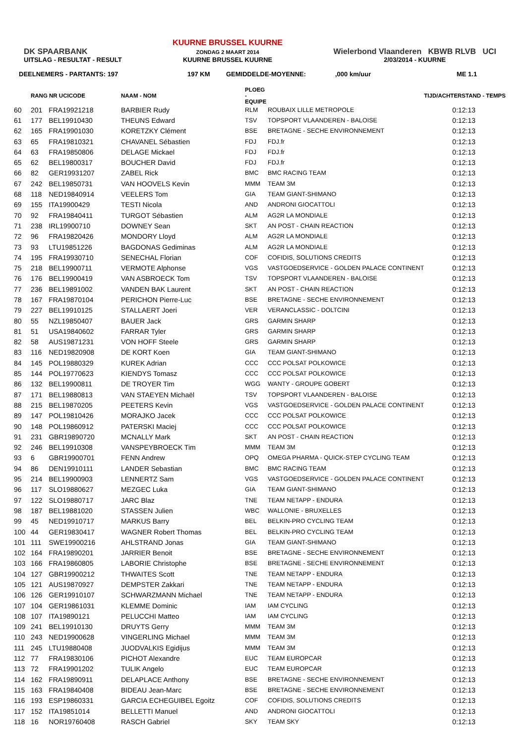DK SPAARBANK
UITSLAG - RESULTAT - RESULT
KUURNE BRUSSEL KUURNE
ZONDAG 2 MAART 2014
KUURNE BRUSSEL KUURNE
Wielerbond Vlaanderen KBWB RLVB UCI
2/03/2014 - KUURNE
DEELNEMERS - PARTANTS: 197 197 KM GEMIDDELDE-MOYENNE:,000 km/uur ME 1.1
| | RANG NR UCICODE | | NAAM - NOM | PLOEG - EQUIPE | | TIJD/ACHTERSTAND - TEMPS |
| --- | --- | --- | --- | --- | --- | --- |
| 60 | 201 | FRA19921218 | BARBIER Rudy | RLM | ROUBAIX LILLE METROPOLE | 0:12:13 |
| 61 | 177 | BEL19910430 | THEUNS Edward | TSV | TOPSPORT VLAANDEREN - BALOISE | 0:12:13 |
| 62 | 165 | FRA19901030 | KORETZKY Clément | BSE | BRETAGNE - SECHE ENVIRONNEMENT | 0:12:13 |
| 63 | 65 | FRA19810321 | CHAVANEL Sébastien | FDJ | FDJ.fr | 0:12:13 |
| 64 | 63 | FRA19850806 | DELAGE Mickael | FDJ | FDJ.fr | 0:12:13 |
| 65 | 62 | BEL19800317 | BOUCHER David | FDJ | FDJ.fr | 0:12:13 |
| 66 | 82 | GER19931207 | ZABEL Rick | BMC | BMC RACING TEAM | 0:12:13 |
| 67 | 242 | BEL19850731 | VAN HOOVELS Kevin | MMM | TEAM 3M | 0:12:13 |
| 68 | 118 | NED19840914 | VEELERS Tom | GIA | TEAM GIANT-SHIMANO | 0:12:13 |
| 69 | 155 | ITA19900429 | TESTI Nicola | AND | ANDRONI GIOCATTOLI | 0:12:13 |
| 70 | 92 | FRA19840411 | TURGOT Sébastien | ALM | AG2R LA MONDIALE | 0:12:13 |
| 71 | 238 | IRL19900710 | DOWNEY Sean | SKT | AN POST - CHAIN REACTION | 0:12:13 |
| 72 | 96 | FRA19820426 | MONDORY Lloyd | ALM | AG2R LA MONDIALE | 0:12:13 |
| 73 | 93 | LTU19851226 | BAGDONAS Gediminas | ALM | AG2R LA MONDIALE | 0:12:13 |
| 74 | 195 | FRA19930710 | SENECHAL Florian | COF | COFIDIS, SOLUTIONS CREDITS | 0:12:13 |
| 75 | 218 | BEL19900711 | VERMOTE Alphonse | VGS | VASTGOEDSERVICE - GOLDEN PALACE CONTINENT | 0:12:13 |
| 76 | 176 | BEL19900419 | VAN ASBROECK Tom | TSV | TOPSPORT VLAANDEREN - BALOISE | 0:12:13 |
| 77 | 236 | BEL19891002 | VANDEN BAK Laurent | SKT | AN POST - CHAIN REACTION | 0:12:13 |
| 78 | 167 | FRA19870104 | PERICHON Pierre-Luc | BSE | BRETAGNE - SECHE ENVIRONNEMENT | 0:12:13 |
| 79 | 227 | BEL19910125 | STALLAERT Joeri | VER | VERANCLASSIC - DOLTCINI | 0:12:13 |
| 80 | 55 | NZL19850407 | BAUER Jack | GRS | GARMIN SHARP | 0:12:13 |
| 81 | 51 | USA19840602 | FARRAR Tyler | GRS | GARMIN SHARP | 0:12:13 |
| 82 | 58 | AUS19871231 | VON HOFF Steele | GRS | GARMIN SHARP | 0:12:13 |
| 83 | 116 | NED19820908 | DE KORT Koen | GIA | TEAM GIANT-SHIMANO | 0:12:13 |
| 84 | 145 | POL19880329 | KUREK Adrian | CCC | CCC POLSAT POLKOWICE | 0:12:13 |
| 85 | 144 | POL19770623 | KIENDYS Tomasz | CCC | CCC POLSAT POLKOWICE | 0:12:13 |
| 86 | 132 | BEL19900811 | DE TROYER Tim | WGG | WANTY - GROUPE GOBERT | 0:12:13 |
| 87 | 171 | BEL19880813 | VAN STAEYEN Michaël | TSV | TOPSPORT VLAANDEREN - BALOISE | 0:12:13 |
| 88 | 215 | BEL19870205 | PEETERS Kevin | VGS | VASTGOEDSERVICE - GOLDEN PALACE CONTINENT | 0:12:13 |
| 89 | 147 | POL19810426 | MORAJKO Jacek | CCC | CCC POLSAT POLKOWICE | 0:12:13 |
| 90 | 148 | POL19860912 | PATERSKI Maciej | CCC | CCC POLSAT POLKOWICE | 0:12:13 |
| 91 | 231 | GBR19890720 | MCNALLY Mark | SKT | AN POST - CHAIN REACTION | 0:12:13 |
| 92 | 246 | BEL19910308 | VANSPEYBROECK Tim | MMM | TEAM 3M | 0:12:13 |
| 93 | 6 | GBR19900701 | FENN Andrew | OPQ | OMEGA PHARMA - QUICK-STEP CYCLING TEAM | 0:12:13 |
| 94 | 86 | DEN19910111 | LANDER Sebastian | BMC | BMC RACING TEAM | 0:12:13 |
| 95 | 214 | BEL19900903 | LENNERTZ Sam | VGS | VASTGOEDSERVICE - GOLDEN PALACE CONTINENT | 0:12:13 |
| 96 | 117 | SLO19880627 | MEZGEC Luka | GIA | TEAM GIANT-SHIMANO | 0:12:13 |
| 97 | 122 | SLO19880717 | JARC Blaz | TNE | TEAM NETAPP - ENDURA | 0:12:13 |
| 98 | 187 | BEL19881020 | STASSEN Julien | WBC | WALLONIE - BRUXELLES | 0:12:13 |
| 99 | 45 | NED19910717 | MARKUS Barry | BEL | BELKIN-PRO CYCLING TEAM | 0:12:13 |
| 100 | 44 | GER19830417 | WAGNER Robert Thomas | BEL | BELKIN-PRO CYCLING TEAM | 0:12:13 |
| 101 | 111 | SWE19900216 | AHLSTRAND Jonas | GIA | TEAM GIANT-SHIMANO | 0:12:13 |
| 102 | 164 | FRA19890201 | JARRIER Benoit | BSE | BRETAGNE - SECHE ENVIRONNEMENT | 0:12:13 |
| 103 | 166 | FRA19860805 | LABORIE Christophe | BSE | BRETAGNE - SECHE ENVIRONNEMENT | 0:12:13 |
| 104 | 127 | GBR19900212 | THWAITES Scott | TNE | TEAM NETAPP - ENDURA | 0:12:13 |
| 105 | 121 | AUS19870927 | DEMPSTER Zakkari | TNE | TEAM NETAPP - ENDURA | 0:12:13 |
| 106 | 126 | GER19910107 | SCHWARZMANN Michael | TNE | TEAM NETAPP - ENDURA | 0:12:13 |
| 107 | 104 | GER19861031 | KLEMME Dominic | IAM | IAM CYCLING | 0:12:13 |
| 108 | 107 | ITA19890121 | PELUCCHI Matteo | IAM | IAM CYCLING | 0:12:13 |
| 109 | 241 | BEL19910130 | DRUYTS Gerry | MMM | TEAM 3M | 0:12:13 |
| 110 | 243 | NED19900628 | VINGERLING Michael | MMM | TEAM 3M | 0:12:13 |
| 111 | 245 | LTU19880408 | JUODVALKIS Egidijus | MMM | TEAM 3M | 0:12:13 |
| 112 | 77 | FRA19830106 | PICHOT Alexandre | EUC | TEAM EUROPCAR | 0:12:13 |
| 113 | 72 | FRA19901202 | TULIK Angelo | EUC | TEAM EUROPCAR | 0:12:13 |
| 114 | 162 | FRA19890911 | DELAPLACE Anthony | BSE | BRETAGNE - SECHE ENVIRONNEMENT | 0:12:13 |
| 115 | 163 | FRA19840408 | BIDEAU Jean-Marc | BSE | BRETAGNE - SECHE ENVIRONNEMENT | 0:12:13 |
| 116 | 193 | ESP19860331 | GARCIA ECHEGUIBEL Egoitz | COF | COFIDIS, SOLUTIONS CREDITS | 0:12:13 |
| 117 | 152 | ITA19851014 | BELLETTI Manuel | AND | ANDRONI GIOCATTOLI | 0:12:13 |
| 118 | 16 | NOR19760408 | RASCH Gabriel | SKY | TEAM SKY | 0:12:13 |